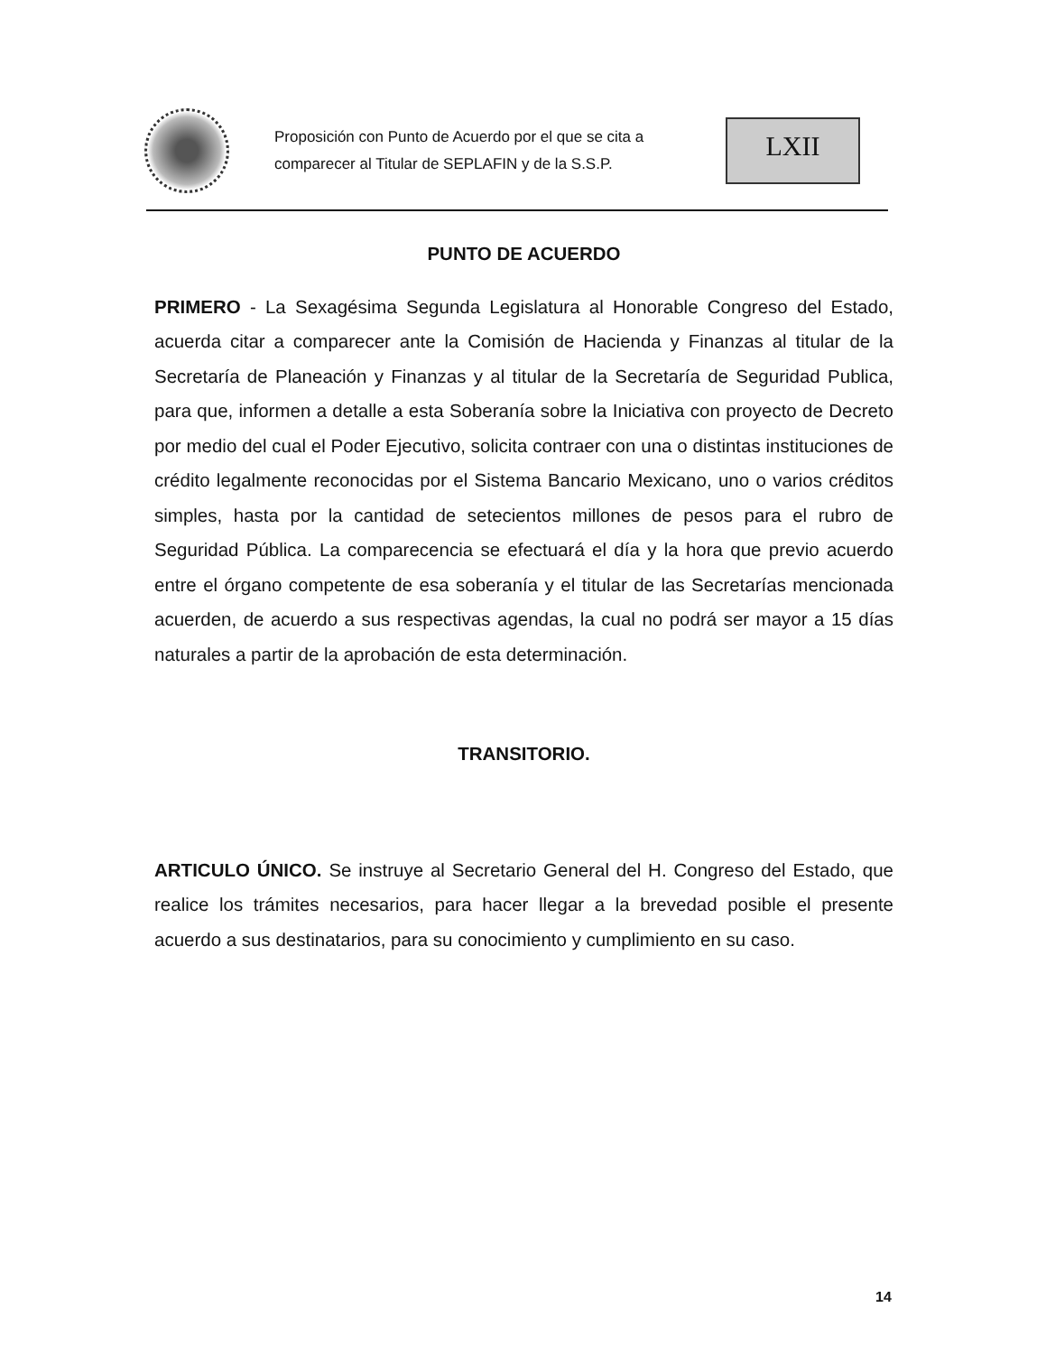Proposición con Punto de Acuerdo por el que se cita a comparecer al Titular de SEPLAFIN y de la S.S.P.
LXII
PUNTO DE ACUERDO
PRIMERO - La Sexagésima Segunda Legislatura al Honorable Congreso del Estado, acuerda citar a comparecer ante la Comisión de Hacienda y Finanzas al titular de la Secretaría de Planeación y Finanzas y al titular de la Secretaría de Seguridad Publica, para que, informen a detalle a esta Soberanía sobre la Iniciativa con proyecto de Decreto por medio del cual el Poder Ejecutivo, solicita contraer con una o distintas instituciones de crédito legalmente reconocidas por el Sistema Bancario Mexicano, uno o varios créditos simples, hasta por la cantidad de setecientos millones de pesos para el rubro de Seguridad Pública. La comparecencia se efectuará el día y la hora que previo acuerdo entre el órgano competente de esa soberanía y el titular de las Secretarías mencionada acuerden, de acuerdo a sus respectivas agendas, la cual no podrá ser mayor a 15 días naturales a partir de la aprobación de esta determinación.
TRANSITORIO.
ARTICULO ÚNICO. Se instruye al Secretario General del H. Congreso del Estado, que realice los trámites necesarios, para hacer llegar a la brevedad posible el presente acuerdo a sus destinatarios, para su conocimiento y cumplimiento en su caso.
14